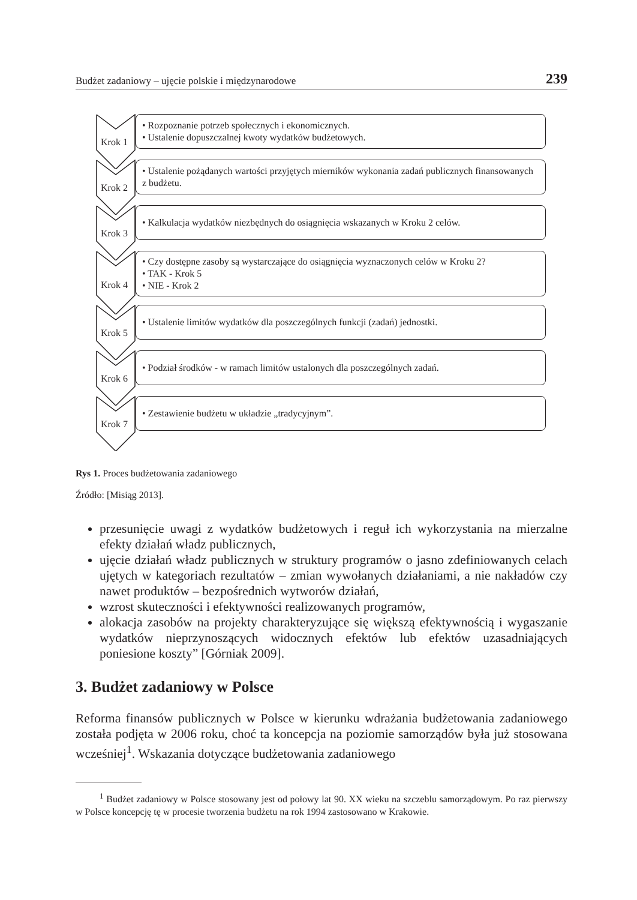Budżet zadaniowy – ujęcie polskie i międzynarodowe 239
Krok 1
• Rozpoznanie potrzeb społecznych i ekonomicznych.
• Ustalenie dopuszczalnej kwoty wydatków budżetowych.
Krok 2
• Ustalenie pożądanych wartości przyjętych mierników wykonania zadań publicznych finansowanych z budżetu.
Krok 3
• Kalkulacja wydatków niezbędnych do osiągnięcia wskazanych w Kroku 2 celów.
Krok 4
• Czy dostępne zasoby są wystarczające do osiągnięcia wyznaczonych celów w Kroku 2?
• TAK - Krok 5
• NIE - Krok 2
Krok 5
• Ustalenie limitów wydatków dla poszczególnych funkcji (zadań) jednostki.
Krok 6
• Podział środków - w ramach limitów ustalonych dla poszczególnych zadań.
Krok 7
• Zestawienie budżetu w układzie „tradycyjnym”.
Rys 1. Proces budżetowania zadaniowego
Źródło: [Misiąg 2013].
przesunięcie uwagi z wydatków budżetowych i reguł ich wykorzystania na mierzalne efekty działań władz publicznych,
ujęcie działań władz publicznych w struktury programów o jasno zdefiniowanych celach ujętych w kategoriach rezultatów – zmian wywołanych działaniami, a nie nakładów czy nawet produktów – bezpośrednich wytworów działań,
wzrost skuteczności i efektywności realizowanych programów,
alokacja zasobów na projekty charakteryzujące się większą efektywnością i wygaszanie wydatków nieprzynoszących widocznych efektów lub efektów uzasadniających poniesione koszty” [Górniak 2009].
3. Budżet zadaniowy w Polsce
Reforma finansów publicznych w Polsce w kierunku wdrażania budżetowania zadaniowego została podjęta w 2006 roku, choć ta koncepcja na poziomie samorządów była już stosowana wcześniej<sup>1</sup>. Wskazania dotyczące budżetowania zadaniowego
<sup>1</sup> Budżet zadaniowy w Polsce stosowany jest od połowy lat 90. XX wieku na szczeblu samorządowym. Po raz pierwszy w Polsce koncepcję tę w procesie tworzenia budżetu na rok 1994 zastosowano w Krakowie.